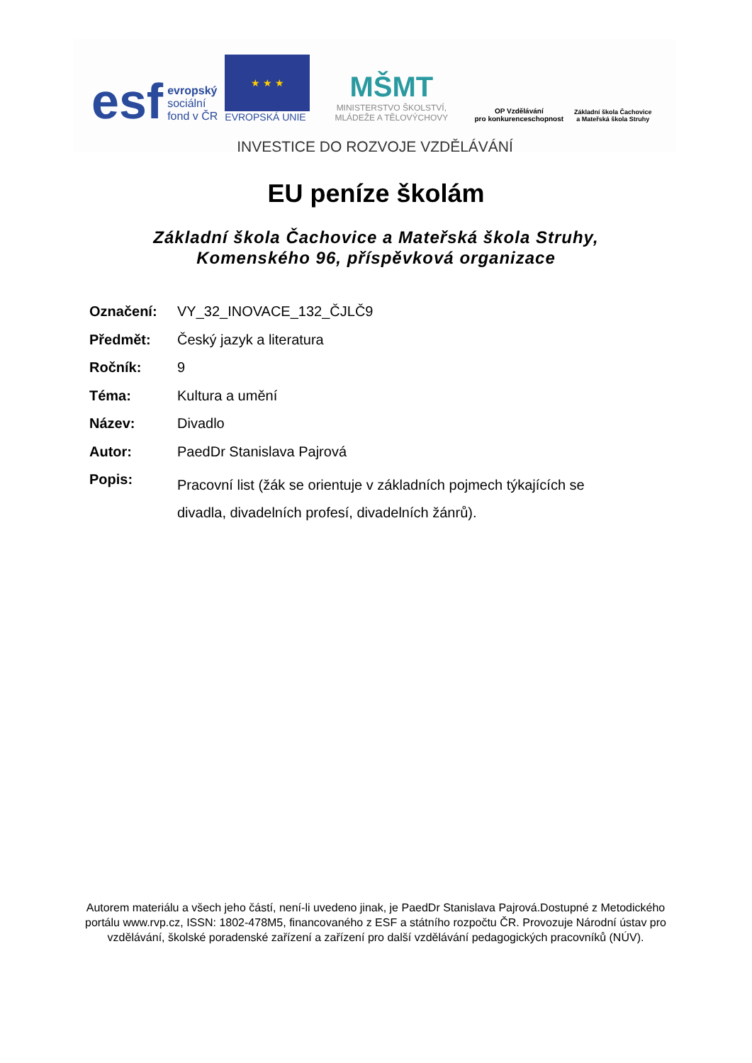esf evropský
sociální
fond v ČR
★ ★ ★
EVROPSKÁ UNIE
MŠMT
MINISTERSTVO ŠKOLSTVÍ,
MLÁDEŽE A TĚLOVÝCHOVY
OP Vzdělávání
pro konkurenceschopnost
Základní škola Čachovice
a Mateřská škola Struhy
INVESTICE DO ROZVOJE VZDĚLÁVÁNÍ
EU peníze školám
Základní škola Čachovice a Mateřská škola Struhy,
Komenského 96, příspěvková organizace
Označení: VY_32_INOVACE_132_ČJLČ9
Předmět: Český jazyk a literatura
Ročník: 9
Téma: Kultura a umění
Název: Divadlo
Autor: PaedDr Stanislava Pajrová
Popis: Pracovní list (žák se orientuje v základních pojmech týkajících se divadla, divadelních profesí, divadelních žánrů).
Autorem materiálu a všech jeho částí, není-li uvedeno jinak, je PaedDr Stanislava Pajrová.Dostupné z Metodického portálu www.rvp.cz, ISSN: 1802-478M5, financovaného z ESF a státního rozpočtu ČR. Provozuje Národní ústav pro vzdělávání, školské poradenské zařízení a zařízení pro další vzdělávání pedagogických pracovníků (NÚV).